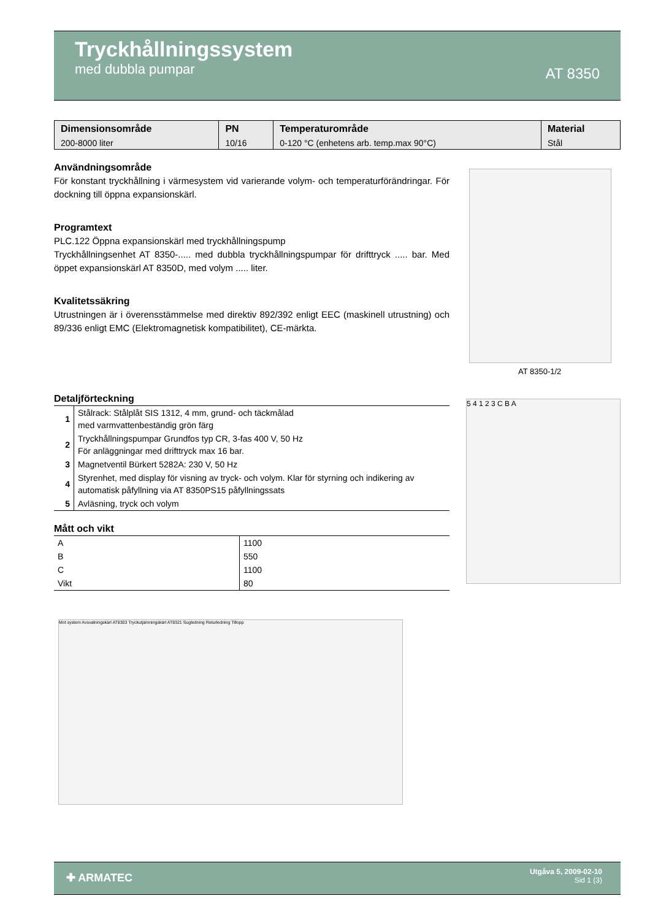Tryckhållningssystem
med dubbla pumpar
AT 8350
| Dimensionsområde | PN | Temperaturområde | Material |
| --- | --- | --- | --- |
| 200-8000 liter | 10/16 | 0-120 °C (enhetens arb. temp.max 90°C) | Stål |
Användningsområde
För konstant tryckhållning i värmesystem vid varierande volym- och temperaturförändringar. För dockning till öppna expansionskärl.
Programtext
PLC.122 Öppna expansionskärl med tryckhållningspump
Tryckhållningsenhet AT 8350-..... med dubbla tryckhållningspumpar för drifttryck ..... bar. Med öppet expansionskärl AT 8350D, med volym ..... liter.
Kvalitetssäkring
Utrustningen är i överensstämmelse med direktiv 892/392 enligt EEC (maskinell utrustning) och 89/336 enligt EMC (Elektromagnetisk kompatibilitet), CE-märkta.
Detaljförteckning
| 1 | Stålrack: Stålplåt SIS 1312, 4 mm, grund- och täckmålad med varmvattenbeständig grön färg |
| 2 | Tryckhållningspumpar Grundfos typ CR, 3-fas 400 V, 50 Hz För anläggningar med drifttryck max 16 bar. |
| 3 | Magnetventil Bürkert 5282A: 230 V, 50 Hz |
| 4 | Styrenhet, med display för visning av tryck- och volym. Klar för styrning och indikering av automatisk påfyllning via AT 8350PS15 påfyllningssats |
| 5 | Avläsning, tryck och volym |
Mått och vikt
| A | 1100 |
| B | 550 |
| C | 1100 |
| Vikt | 80 |
AT 8350-1/2
5 4 1 2 3 C B A
Mot system Avsvalningskärl AT8303 Tryckutjämningskärl AT8321 Sugledning Returledning Tillopp
✚ ARMATEC
Utgåva 5, 2009-02-10
Sid 1 (3)